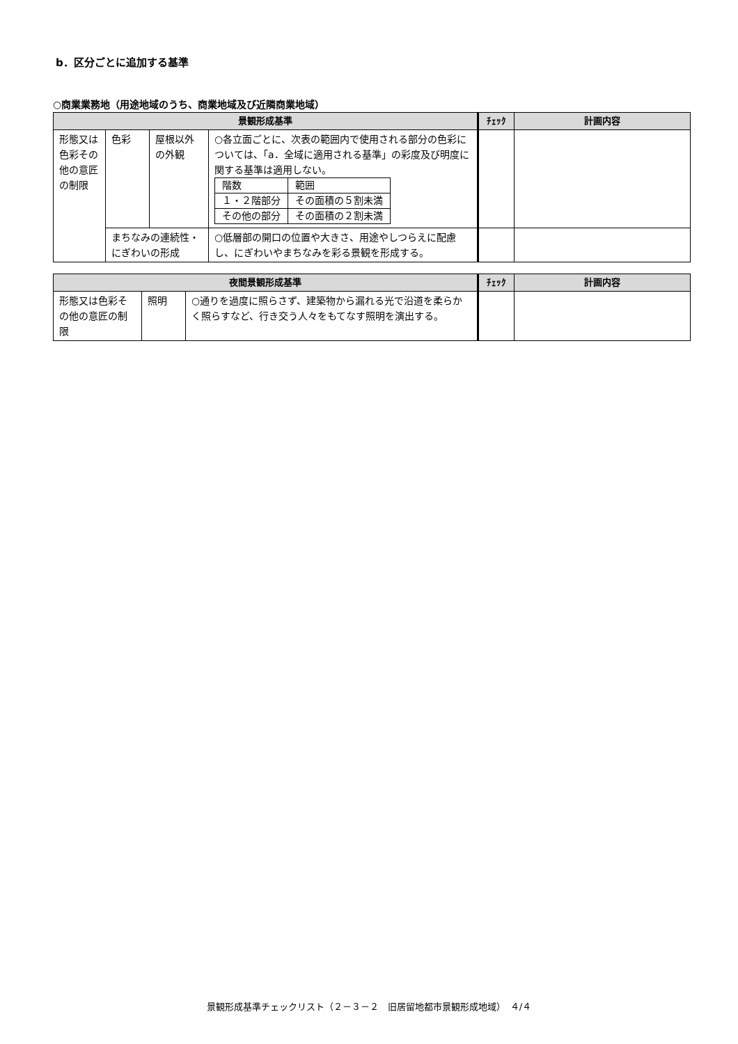b．区分ごとに追加する基準
○商業業務地（用途地域のうち、商業地域及び近隣商業地域）
| 景観形成基準 | | | | ﾁｪｯｸ | 計画内容 |
| --- | --- | --- | --- | --- | --- |
| 形態又は色彩その他の意匠の制限 | 色彩 | 屋根以外の外観 | ○各立面ごとに、次表の範囲内で使用される部分の色彩については、「a．全域に適用される基準」の彩度及び明度に関する基準は適用しない。 / 階数 / 範囲 / / １・２階部分 / その面積の５割未満 / / その他の部分 / その面積の２割未満 / | | |
| | まちなみの連続性・にぎわいの形成 | | ○低層部の開口の位置や大きさ、用途やしつらえに配慮し、にぎわいやまちなみを彩る景観を形成する。 | | |
| 夜間景観形成基準 | | | ﾁｪｯｸ | 計画内容 |
| --- | --- | --- | --- | --- |
| 形態又は色彩その他の意匠の制限 | 照明 | ○通りを過度に照らさず、建築物から漏れる光で沿道を柔らかく照らすなど、行き交う人々をもてなす照明を演出する。 | | |
景観形成基準チェックリスト（２－３－２　旧居留地都市景観形成地域）　４/４